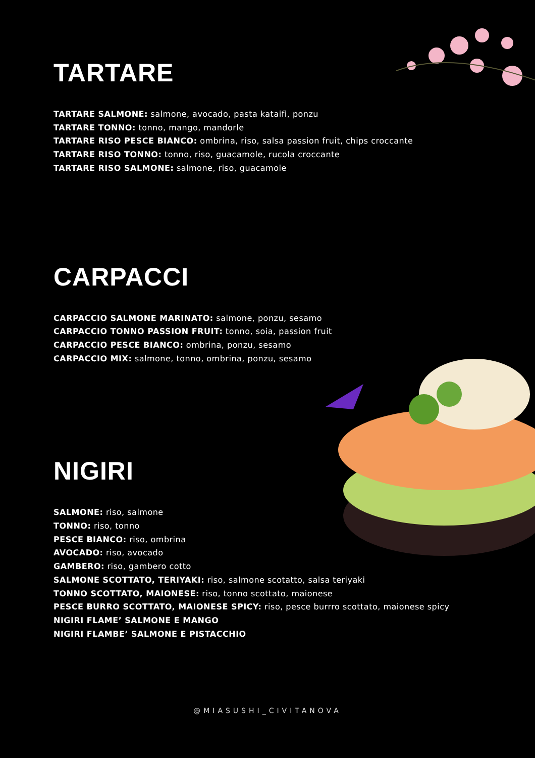TARTARE
TARTARE SALMONE: salmone, avocado, pasta kataifi, ponzu
TARTARE TONNO: tonno, mango, mandorle
TARTARE RISO PESCE BIANCO: ombrina, riso, salsa passion fruit, chips croccante
TARTARE RISO TONNO: tonno, riso, guacamole, rucola croccante
TARTARE RISO SALMONE: salmone, riso, guacamole
CARPACCI
CARPACCIO SALMONE MARINATO: salmone, ponzu, sesamo
CARPACCIO TONNO PASSION FRUIT: tonno, soia, passion fruit
CARPACCIO PESCE BIANCO: ombrina, ponzu, sesamo
CARPACCIO MIX: salmone, tonno, ombrina, ponzu, sesamo
NIGIRI
SALMONE: riso, salmone
TONNO: riso, tonno
PESCE BIANCO: riso, ombrina
AVOCADO: riso, avocado
GAMBERO: riso, gambero cotto
SALMONE SCOTTATO, TERIYAKI: riso, salmone scotatto, salsa teriyaki
TONNO SCOTTATO, MAIONESE: riso, tonno scottato, maionese
PESCE BURRO SCOTTATO, MAIONESE SPICY: riso, pesce burrro scottato, maionese spicy
NIGIRI FLAME’ SALMONE E MANGO
NIGIRI FLAMBE’ SALMONE E PISTACCHIO
@MIASUSHI_CIVITANOVA